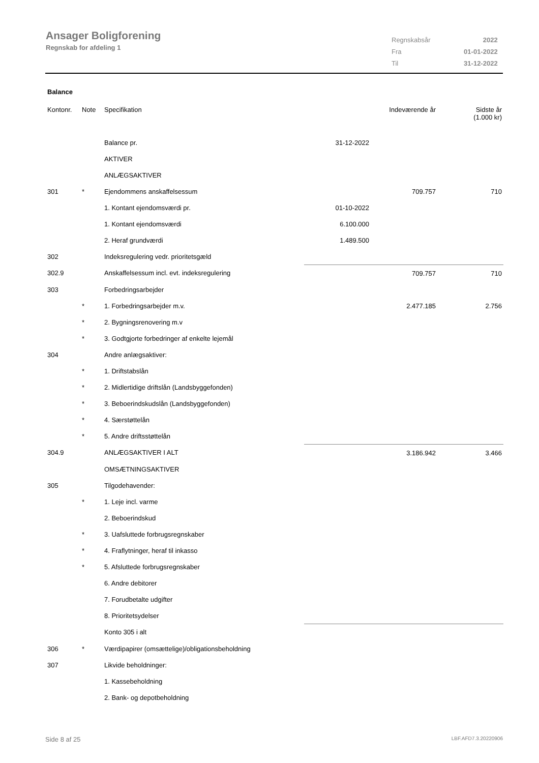Ansager Boligforening
Regnskab for afdeling 1
| Regnskabsår | 2022 |
| Fra | 01-01-2022 |
| Til | 31-12-2022 |
Balance
| Kontonr. | Note | Specifikation | | Indeværende år | Sidste år (1.000 kr) |
| --- | --- | --- | --- | --- | --- |
| | | Balance pr. | 31-12-2022 | | |
| | | AKTIVER | | | |
| | | ANLÆGSAKTIVER | | | |
| 301 | * | Ejendommens anskaffelsessum | | 709.757 | 710 |
| | | 1. Kontant ejendomsværdi pr. | 01-10-2022 | | |
| | | 1. Kontant ejendomsværdi | 6.100.000 | | |
| | | 2. Heraf grundværdi | 1.489.500 | | |
| 302 | | Indeksregulering vedr. prioritetsgæld | | | |
| 302.9 | | Anskaffelsessum incl. evt. indeksregulering | | 709.757 | 710 |
| 303 | | Forbedringsarbejder | | | |
| | * | 1. Forbedringsarbejder m.v. | | 2.477.185 | 2.756 |
| | * | 2. Bygningsrenovering m.v | | | |
| | * | 3. Godtgjorte forbedringer af enkelte lejemål | | | |
| 304 | | Andre anlægsaktiver: | | | |
| | * | 1. Driftstabslån | | | |
| | * | 2. Midlertidige driftslån (Landsbyggefonden) | | | |
| | * | 3. Beboerindskudslån (Landsbyggefonden) | | | |
| | * | 4. Særstøttelån | | | |
| | * | 5. Andre driftsstøttelån | | | |
| 304.9 | | ANLÆGSAKTIVER I ALT | | 3.186.942 | 3.466 |
| | | OMSÆTNINGSAKTIVER | | | |
| 305 | | Tilgodehavender: | | | |
| | * | 1. Leje incl. varme | | | |
| | | 2. Beboerindskud | | | |
| | * | 3. Uafsluttede forbrugsregnskaber | | | |
| | * | 4. Fraflytninger, heraf til inkasso | | | |
| | * | 5. Afsluttede forbrugsregnskaber | | | |
| | | 6. Andre debitorer | | | |
| | | 7. Forudbetalte udgifter | | | |
| | | 8. Prioritetsydelser | | | |
| | | Konto 305 i alt | | | |
| 306 | * | Værdipapirer (omsættelige)/obligationsbeholdning | | | |
| 307 | | Likvide beholdninger: | | | |
| | | 1. Kassebeholdning | | | |
| | | 2. Bank- og depotbeholdning | | | |
Side 8 af 25 LBF.AFD7.3.20220906